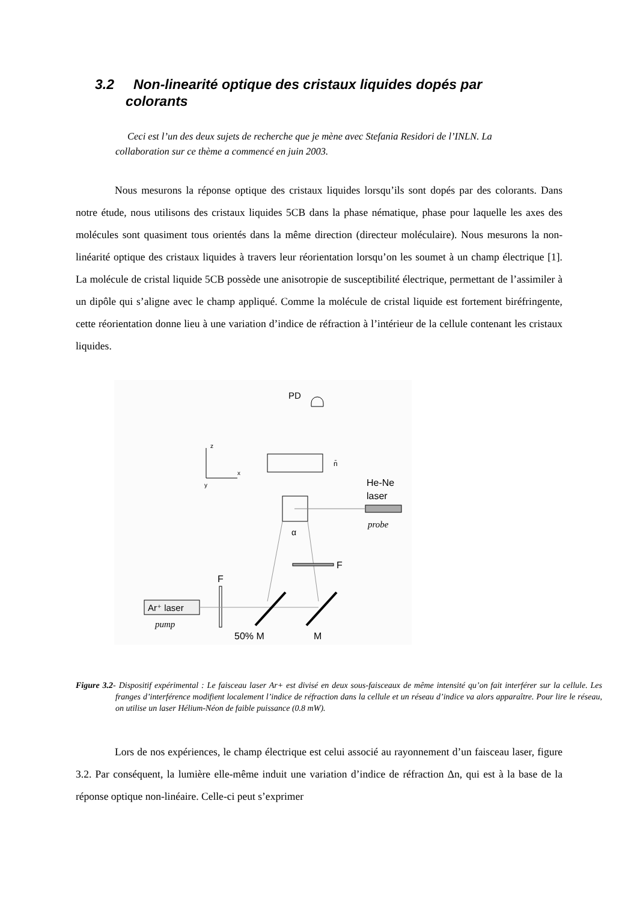3.2 Non-linearité optique des cristaux liquides dopés par
colorants
Ceci est l’un des deux sujets de recherche que je mène avec Stefania Residori de l’INLN. La collaboration sur ce thème a commencé en juin 2003.
Nous mesurons la réponse optique des cristaux liquides lorsqu’ils sont dopés par des colorants. Dans notre étude, nous utilisons des cristaux liquides 5CB dans la phase nématique, phase pour laquelle les axes des molécules sont quasiment tous orientés dans la même direction (directeur moléculaire). Nous mesurons la non-linéarité optique des cristaux liquides à travers leur réorientation lorsqu’on les soumet à un champ électrique [1]. La molécule de cristal liquide 5CB possède une anisotropie de susceptibilité électrique, permettant de l’assimiler à un dipôle qui s’aligne avec le champ appliqué. Comme la molécule de cristal liquide est fortement biréfringente, cette réorientation donne lieu à une variation d’indice de réfraction à l’intérieur de la cellule contenant les cristaux liquides.
PD
z
x
y
n̄
He-Ne
laser
probe
α
F
F
Ar⁺ laser
pump
50% M
M
Figure 3.2- Dispositif expérimental : Le faisceau laser Ar+ est divisé en deux sous-faisceaux de même intensité qu’on fait interférer sur la cellule. Les franges d’interférence modifient localement l’indice de réfraction dans la cellule et un réseau d’indice va alors apparaître. Pour lire le réseau, on utilise un laser Hélium-Néon de faible puissance (0.8 mW).
Lors de nos expériences, le champ électrique est celui associé au rayonnement d’un faisceau laser, figure 3.2. Par conséquent, la lumière elle-même induit une variation d’indice de réfraction Δn, qui est à la base de la réponse optique non-linéaire. Celle-ci peut s’exprimer